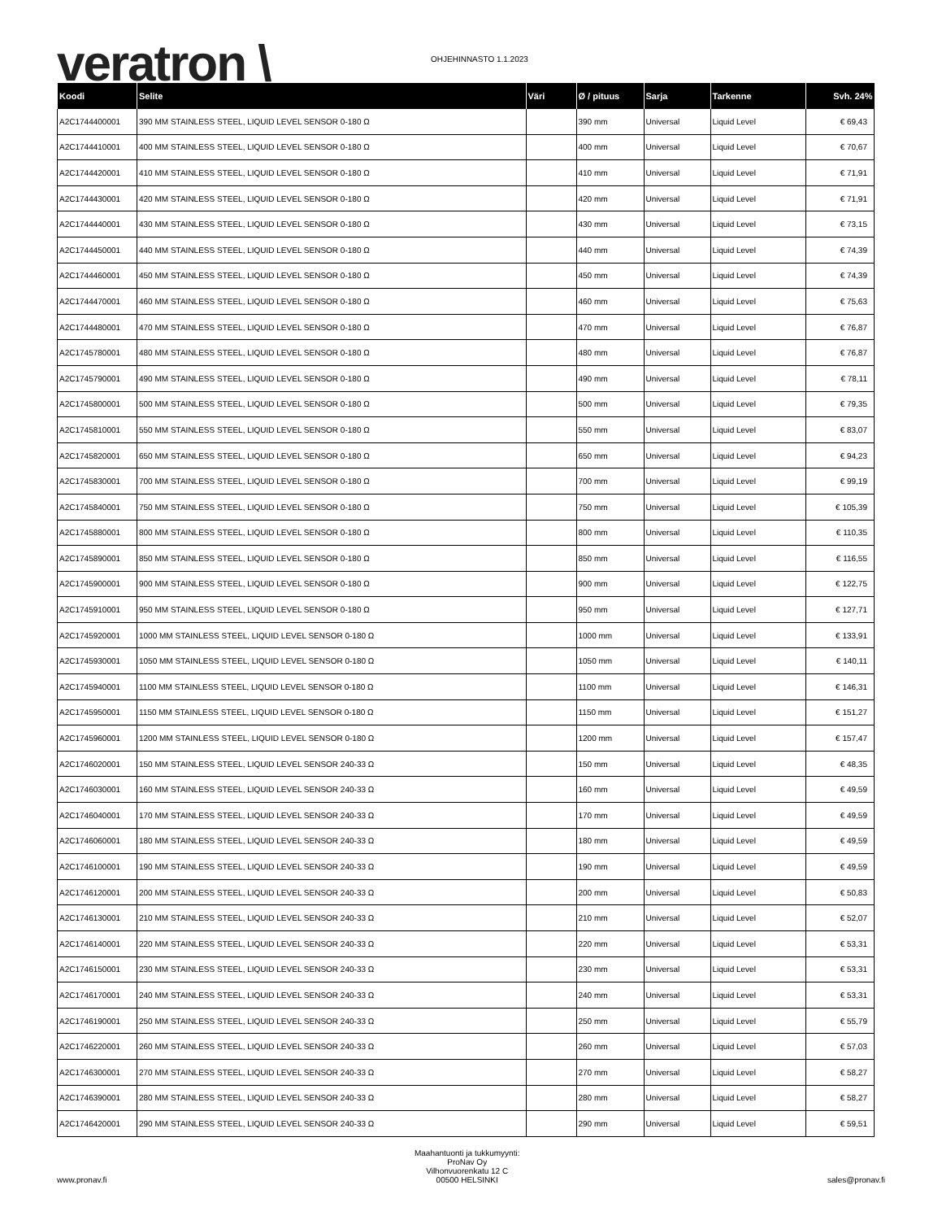veratron \ OHJEHINNASTO 1.1.2023
| Koodi | Selite | Väri | Ø / pituus | Sarja | Tarkenne | Svh. 24% |
| --- | --- | --- | --- | --- | --- | --- |
| A2C1744400001 | 390 MM STAINLESS STEEL, LIQUID LEVEL SENSOR 0-180 Ω | | 390 mm | Universal | Liquid Level | € 69,43 |
| A2C1744410001 | 400 MM STAINLESS STEEL, LIQUID LEVEL SENSOR 0-180 Ω | | 400 mm | Universal | Liquid Level | € 70,67 |
| A2C1744420001 | 410 MM STAINLESS STEEL, LIQUID LEVEL SENSOR 0-180 Ω | | 410 mm | Universal | Liquid Level | € 71,91 |
| A2C1744430001 | 420 MM STAINLESS STEEL, LIQUID LEVEL SENSOR 0-180 Ω | | 420 mm | Universal | Liquid Level | € 71,91 |
| A2C1744440001 | 430 MM STAINLESS STEEL, LIQUID LEVEL SENSOR 0-180 Ω | | 430 mm | Universal | Liquid Level | € 73,15 |
| A2C1744450001 | 440 MM STAINLESS STEEL, LIQUID LEVEL SENSOR 0-180 Ω | | 440 mm | Universal | Liquid Level | € 74,39 |
| A2C1744460001 | 450 MM STAINLESS STEEL, LIQUID LEVEL SENSOR 0-180 Ω | | 450 mm | Universal | Liquid Level | € 74,39 |
| A2C1744470001 | 460 MM STAINLESS STEEL, LIQUID LEVEL SENSOR 0-180 Ω | | 460 mm | Universal | Liquid Level | € 75,63 |
| A2C1744480001 | 470 MM STAINLESS STEEL, LIQUID LEVEL SENSOR 0-180 Ω | | 470 mm | Universal | Liquid Level | € 76,87 |
| A2C1745780001 | 480 MM STAINLESS STEEL, LIQUID LEVEL SENSOR 0-180 Ω | | 480 mm | Universal | Liquid Level | € 76,87 |
| A2C1745790001 | 490 MM STAINLESS STEEL, LIQUID LEVEL SENSOR 0-180 Ω | | 490 mm | Universal | Liquid Level | € 78,11 |
| A2C1745800001 | 500 MM STAINLESS STEEL, LIQUID LEVEL SENSOR 0-180 Ω | | 500 mm | Universal | Liquid Level | € 79,35 |
| A2C1745810001 | 550 MM STAINLESS STEEL, LIQUID LEVEL SENSOR 0-180 Ω | | 550 mm | Universal | Liquid Level | € 83,07 |
| A2C1745820001 | 650 MM STAINLESS STEEL, LIQUID LEVEL SENSOR 0-180 Ω | | 650 mm | Universal | Liquid Level | € 94,23 |
| A2C1745830001 | 700 MM STAINLESS STEEL, LIQUID LEVEL SENSOR 0-180 Ω | | 700 mm | Universal | Liquid Level | € 99,19 |
| A2C1745840001 | 750 MM STAINLESS STEEL, LIQUID LEVEL SENSOR 0-180 Ω | | 750 mm | Universal | Liquid Level | € 105,39 |
| A2C1745880001 | 800 MM STAINLESS STEEL, LIQUID LEVEL SENSOR 0-180 Ω | | 800 mm | Universal | Liquid Level | € 110,35 |
| A2C1745890001 | 850 MM STAINLESS STEEL, LIQUID LEVEL SENSOR 0-180 Ω | | 850 mm | Universal | Liquid Level | € 116,55 |
| A2C1745900001 | 900 MM STAINLESS STEEL, LIQUID LEVEL SENSOR 0-180 Ω | | 900 mm | Universal | Liquid Level | € 122,75 |
| A2C1745910001 | 950 MM STAINLESS STEEL, LIQUID LEVEL SENSOR 0-180 Ω | | 950 mm | Universal | Liquid Level | € 127,71 |
| A2C1745920001 | 1000 MM STAINLESS STEEL, LIQUID LEVEL SENSOR 0-180 Ω | | 1000 mm | Universal | Liquid Level | € 133,91 |
| A2C1745930001 | 1050 MM STAINLESS STEEL, LIQUID LEVEL SENSOR 0-180 Ω | | 1050 mm | Universal | Liquid Level | € 140,11 |
| A2C1745940001 | 1100 MM STAINLESS STEEL, LIQUID LEVEL SENSOR 0-180 Ω | | 1100 mm | Universal | Liquid Level | € 146,31 |
| A2C1745950001 | 1150 MM STAINLESS STEEL, LIQUID LEVEL SENSOR 0-180 Ω | | 1150 mm | Universal | Liquid Level | € 151,27 |
| A2C1745960001 | 1200 MM STAINLESS STEEL, LIQUID LEVEL SENSOR 0-180 Ω | | 1200 mm | Universal | Liquid Level | € 157,47 |
| A2C1746020001 | 150 MM STAINLESS STEEL, LIQUID LEVEL SENSOR 240-33 Ω | | 150 mm | Universal | Liquid Level | € 48,35 |
| A2C1746030001 | 160 MM STAINLESS STEEL, LIQUID LEVEL SENSOR 240-33 Ω | | 160 mm | Universal | Liquid Level | € 49,59 |
| A2C1746040001 | 170 MM STAINLESS STEEL, LIQUID LEVEL SENSOR 240-33 Ω | | 170 mm | Universal | Liquid Level | € 49,59 |
| A2C1746060001 | 180 MM STAINLESS STEEL, LIQUID LEVEL SENSOR 240-33 Ω | | 180 mm | Universal | Liquid Level | € 49,59 |
| A2C1746100001 | 190 MM STAINLESS STEEL, LIQUID LEVEL SENSOR 240-33 Ω | | 190 mm | Universal | Liquid Level | € 49,59 |
| A2C1746120001 | 200 MM STAINLESS STEEL, LIQUID LEVEL SENSOR 240-33 Ω | | 200 mm | Universal | Liquid Level | € 50,83 |
| A2C1746130001 | 210 MM STAINLESS STEEL, LIQUID LEVEL SENSOR 240-33 Ω | | 210 mm | Universal | Liquid Level | € 52,07 |
| A2C1746140001 | 220 MM STAINLESS STEEL, LIQUID LEVEL SENSOR 240-33 Ω | | 220 mm | Universal | Liquid Level | € 53,31 |
| A2C1746150001 | 230 MM STAINLESS STEEL, LIQUID LEVEL SENSOR 240-33 Ω | | 230 mm | Universal | Liquid Level | € 53,31 |
| A2C1746170001 | 240 MM STAINLESS STEEL, LIQUID LEVEL SENSOR 240-33 Ω | | 240 mm | Universal | Liquid Level | € 53,31 |
| A2C1746190001 | 250 MM STAINLESS STEEL, LIQUID LEVEL SENSOR 240-33 Ω | | 250 mm | Universal | Liquid Level | € 55,79 |
| A2C1746220001 | 260 MM STAINLESS STEEL, LIQUID LEVEL SENSOR 240-33 Ω | | 260 mm | Universal | Liquid Level | € 57,03 |
| A2C1746300001 | 270 MM STAINLESS STEEL, LIQUID LEVEL SENSOR 240-33 Ω | | 270 mm | Universal | Liquid Level | € 58,27 |
| A2C1746390001 | 280 MM STAINLESS STEEL, LIQUID LEVEL SENSOR 240-33 Ω | | 280 mm | Universal | Liquid Level | € 58,27 |
| A2C1746420001 | 290 MM STAINLESS STEEL, LIQUID LEVEL SENSOR 240-33 Ω | | 290 mm | Universal | Liquid Level | € 59,51 |
www.pronav.fi
Maahantuonti ja tukkumyynti:
ProNav Oy
Vilhonvuorenkatu 12 C
00500 HELSINKI
sales@pronav.fi